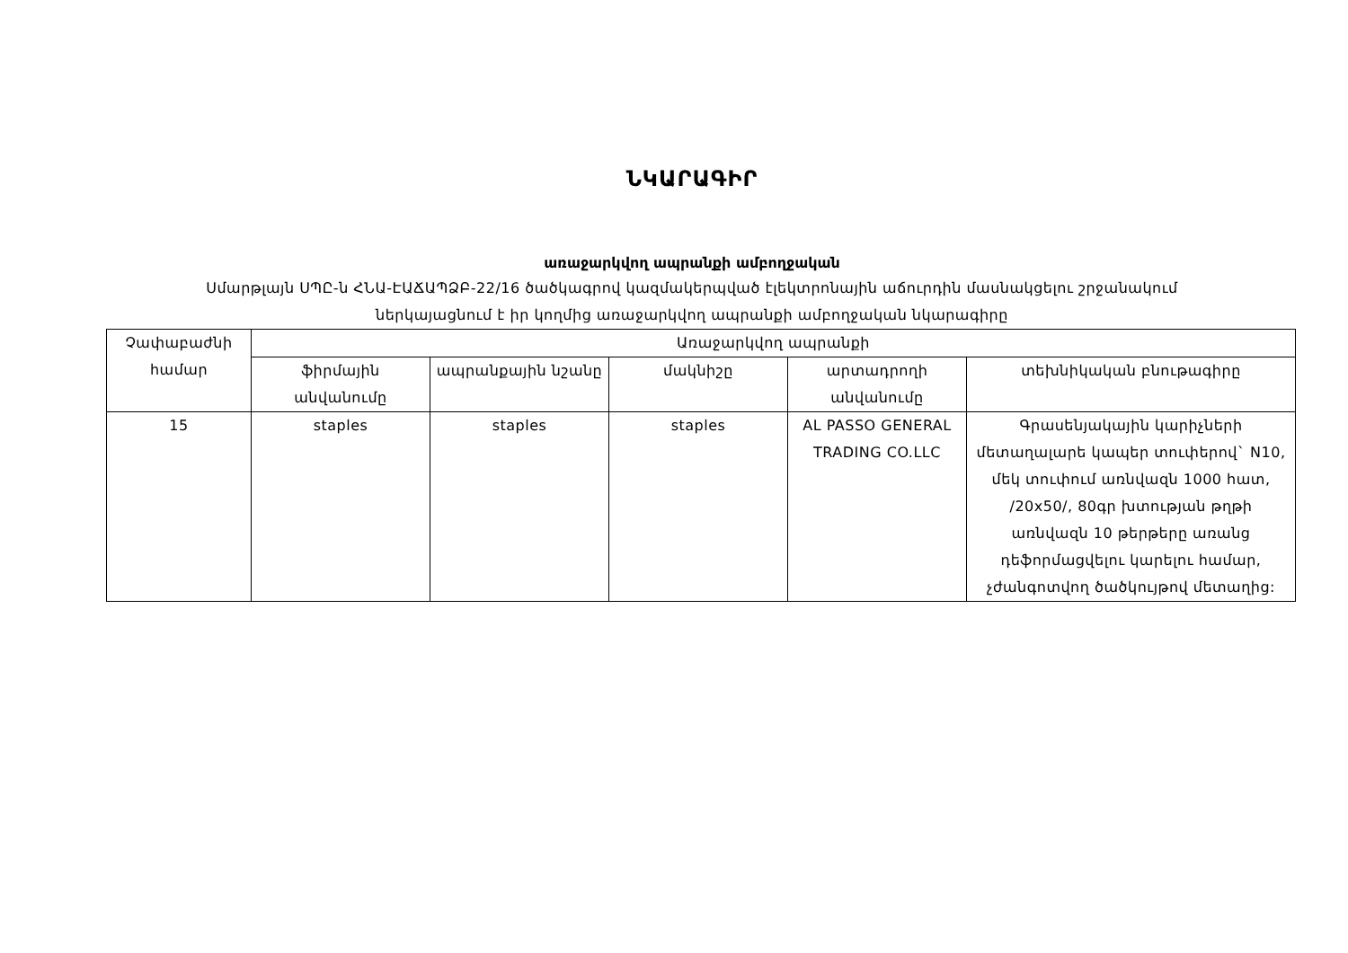ՆԿԱՐԱԳԻՐ
առաջարկվող ապրանքի ամբողջական
Սմարթլայն ՍՊԸ-ն ՀՆԱ-ԷԱՃԱՊՁԲ-22/16 ծածկագրով կազմակերպված էլեկտրոնային աճուրդին մասնակցելու շրջանակում
ներկայացնում է իր կողմից առաջարկվող ապրանքի ամբողջական նկարագիրը
| Չափաբաժնի համար | Առաջարկվող ապրանքի | | | | |
| --- | --- | --- | --- | --- | --- |
| | ֆիրմային անվանումը | ապրանքային նշանը | մակնիշը | արտադրողի անվանումը | տեխնիկական բնութագիրը |
| 15 | staples | staples | staples | AL PASSO GENERAL TRADING CO.LLC | Գրասենյակային կարիչների մետաղալարե կապեր տուփերով` N10, մեկ տուփում առնվազն 1000 հատ, /20x50/, 80գր խտության թղթի առնվազն 10 թերթերը առանց դեֆորմացվելու կարելու համար, չժանգոտվող ծածկույթով մետաղից: |